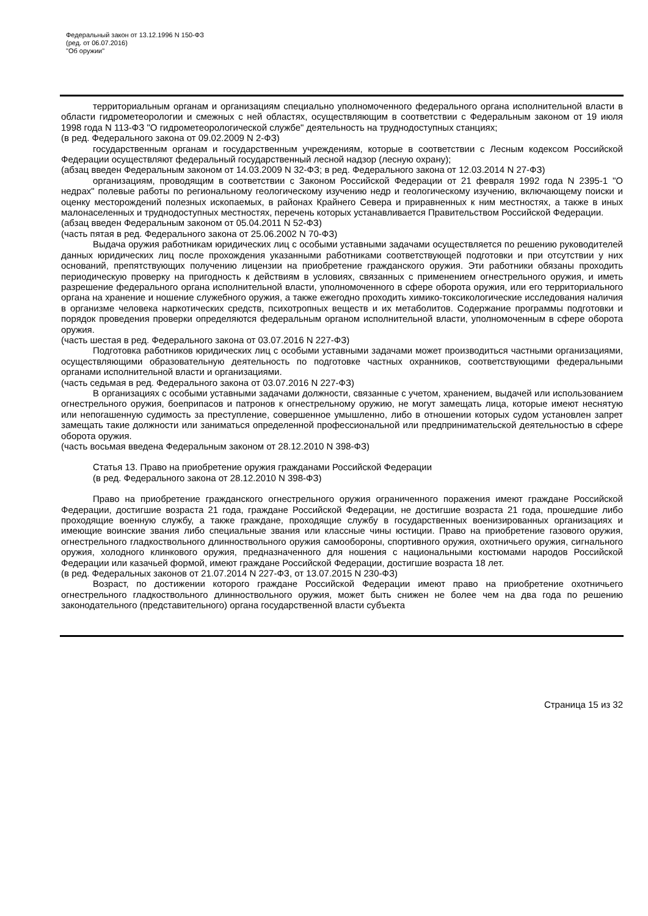Федеральный закон от 13.12.1996 N 150-ФЗ
(ред. от 06.07.2016)
"Об оружии"
территориальным органам и организациям специально уполномоченного федерального органа исполнительной власти в области гидрометеорологии и смежных с ней областях, осуществляющим в соответствии с Федеральным законом от 19 июля 1998 года N 113-ФЗ "О гидрометеорологической службе" деятельность на труднодоступных станциях;
(в ред. Федерального закона от 09.02.2009 N 2-ФЗ)
государственным органам и государственным учреждениям, которые в соответствии с Лесным кодексом Российской Федерации осуществляют федеральный государственный лесной надзор (лесную охрану);
(абзац введен Федеральным законом от 14.03.2009 N 32-ФЗ; в ред. Федерального закона от 12.03.2014 N 27-ФЗ)
организациям, проводящим в соответствии с Законом Российской Федерации от 21 февраля 1992 года N 2395-1 "О недрах" полевые работы по региональному геологическому изучению недр и геологическому изучению, включающему поиски и оценку месторождений полезных ископаемых, в районах Крайнего Севера и приравненных к ним местностях, а также в иных малонаселенных и труднодоступных местностях, перечень которых устанавливается Правительством Российской Федерации.
(абзац введен Федеральным законом от 05.04.2011 N 52-ФЗ)
(часть пятая в ред. Федерального закона от 25.06.2002 N 70-ФЗ)
Выдача оружия работникам юридических лиц с особыми уставными задачами осуществляется по решению руководителей данных юридических лиц после прохождения указанными работниками соответствующей подготовки и при отсутствии у них оснований, препятствующих получению лицензии на приобретение гражданского оружия. Эти работники обязаны проходить периодическую проверку на пригодность к действиям в условиях, связанных с применением огнестрельного оружия, и иметь разрешение федерального органа исполнительной власти, уполномоченного в сфере оборота оружия, или его территориального органа на хранение и ношение служебного оружия, а также ежегодно проходить химико-токсикологические исследования наличия в организме человека наркотических средств, психотропных веществ и их метаболитов. Содержание программы подготовки и порядок проведения проверки определяются федеральным органом исполнительной власти, уполномоченным в сфере оборота оружия.
(часть шестая в ред. Федерального закона от 03.07.2016 N 227-ФЗ)
Подготовка работников юридических лиц с особыми уставными задачами может производиться частными организациями, осуществляющими образовательную деятельность по подготовке частных охранников, соответствующими федеральными органами исполнительной власти и организациями.
(часть седьмая в ред. Федерального закона от 03.07.2016 N 227-ФЗ)
В организациях с особыми уставными задачами должности, связанные с учетом, хранением, выдачей или использованием огнестрельного оружия, боеприпасов и патронов к огнестрельному оружию, не могут замещать лица, которые имеют неснятую или непогашенную судимость за преступление, совершенное умышленно, либо в отношении которых судом установлен запрет замещать такие должности или заниматься определенной профессиональной или предпринимательской деятельностью в сфере оборота оружия.
(часть восьмая введена Федеральным законом от 28.12.2010 N 398-ФЗ)
Статья 13. Право на приобретение оружия гражданами Российской Федерации
(в ред. Федерального закона от 28.12.2010 N 398-ФЗ)
Право на приобретение гражданского огнестрельного оружия ограниченного поражения имеют граждане Российской Федерации, достигшие возраста 21 года, граждане Российской Федерации, не достигшие возраста 21 года, прошедшие либо проходящие военную службу, а также граждане, проходящие службу в государственных военизированных организациях и имеющие воинские звания либо специальные звания или классные чины юстиции. Право на приобретение газового оружия, огнестрельного гладкоствольного длинноствольного оружия самообороны, спортивного оружия, охотничьего оружия, сигнального оружия, холодного клинкового оружия, предназначенного для ношения с национальными костюмами народов Российской Федерации или казачьей формой, имеют граждане Российской Федерации, достигшие возраста 18 лет.
(в ред. Федеральных законов от 21.07.2014 N 227-ФЗ, от 13.07.2015 N 230-ФЗ)
Возраст, по достижении которого граждане Российской Федерации имеют право на приобретение охотничьего огнестрельного гладкоствольного длинноствольного оружия, может быть снижен не более чем на два года по решению законодательного (представительного) органа государственной власти субъекта
Страница 15 из 32